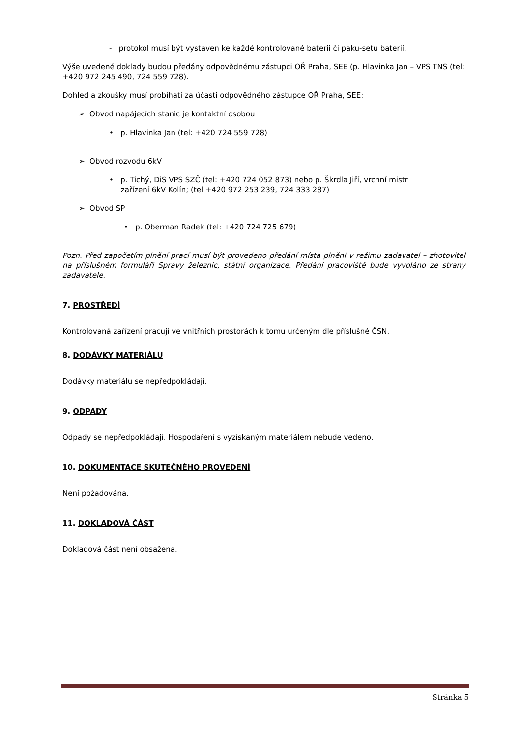- protokol musí být vystaven ke každé kontrolované baterii či paku-setu baterií.
Výše uvedené doklady budou předány odpovědnému zástupci OŘ Praha, SEE (p. Hlavinka Jan – VPS TNS (tel: +420 972 245 490, 724 559 728).
Dohled a zkoušky musí probíhati za účasti odpovědného zástupce OŘ Praha, SEE:
➢ Obvod napájecích stanic je kontaktní osobou
• p. Hlavinka Jan (tel: +420 724 559 728)
➢ Obvod rozvodu 6kV
• p. Tichý, DiS VPS SZČ (tel: +420 724 052 873) nebo p. Škrdla Jiří, vrchní mistr
zařízení 6kV Kolín; (tel +420 972 253 239, 724 333 287)
➢ Obvod SP
• p. Oberman Radek (tel: +420 724 725 679)
Pozn. Před započetím plnění prací musí být provedeno předání místa plnění v režimu zadavatel – zhotovitel na příslušném formuláři Správy železnic, státní organizace. Předání pracoviště bude vyvoláno ze strany zadavatele.
7. PROSTŘEDÍ
Kontrolovaná zařízení pracují ve vnitřních prostorách k tomu určeným dle příslušné ČSN.
8. DODÁVKY MATERIÁLU
Dodávky materiálu se nepředpokládají.
9. ODPADY
Odpady se nepředpokládají. Hospodaření s vyzískaným materiálem nebude vedeno.
10. DOKUMENTACE SKUTEČNÉHO PROVEDENÍ
Není požadována.
11. DOKLADOVÁ ČÁST
Dokladová část není obsažena.
Stránka 5